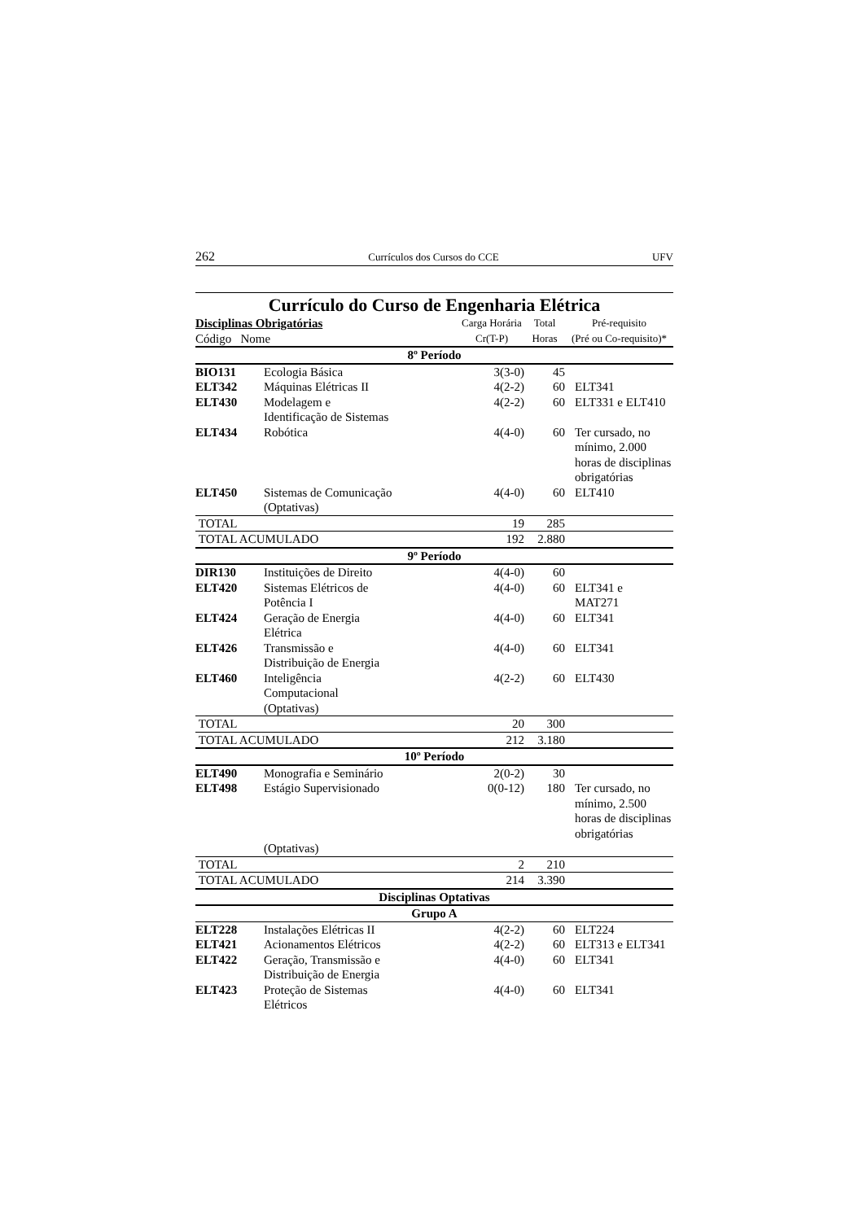262 Currículos dos Cursos do CCE UFV
Currículo do Curso de Engenharia Elétrica
| Disciplinas Obrigatórias | | Carga Horária | Total | Pré-requisito |
| --- | --- | --- | --- | --- |
| Código Nome | | Cr(T-P) | Horas | (Pré ou Co-requisito)* |
| 8º Período | | | | |
| BIO131 | Ecologia Básica | 3(3-0) | 45 | |
| ELT342 | Máquinas Elétricas II | 4(2-2) | 60 | ELT341 |
| ELT430 | Modelagem e Identificação de Sistemas | 4(2-2) | 60 | ELT331 e ELT410 |
| ELT434 | Robótica | 4(4-0) | 60 | Ter cursado, no mínimo, 2.000 horas de disciplinas obrigatórias |
| ELT450 | Sistemas de Comunicação (Optativas) | 4(4-0) | 60 | ELT410 |
| TOTAL | | 19 | 285 | |
| TOTAL ACUMULADO | | 192 | 2.880 | |
| 9º Período | | | | |
| DIR130 | Instituições de Direito | 4(4-0) | 60 | |
| ELT420 | Sistemas Elétricos de Potência I | 4(4-0) | 60 | ELT341 e MAT271 |
| ELT424 | Geração de Energia Elétrica | 4(4-0) | 60 | ELT341 |
| ELT426 | Transmissão e Distribuição de Energia | 4(4-0) | 60 | ELT341 |
| ELT460 | Inteligência Computacional (Optativas) | 4(2-2) | 60 | ELT430 |
| TOTAL | | 20 | 300 | |
| TOTAL ACUMULADO | | 212 | 3.180 | |
| 10º Período | | | | |
| ELT490 | Monografia e Seminário | 2(0-2) | 30 | |
| ELT498 | Estágio Supervisionado | 0(0-12) | 180 | Ter cursado, no mínimo, 2.500 horas de disciplinas obrigatórias |
| | (Optativas) | | | |
| TOTAL | | 2 | 210 | |
| TOTAL ACUMULADO | | 214 | 3.390 | |
| Disciplinas Optativas | | | | |
| Grupo A | | | | |
| ELT228 | Instalações Elétricas II | 4(2-2) | 60 | ELT224 |
| ELT421 | Acionamentos Elétricos | 4(2-2) | 60 | ELT313 e ELT341 |
| ELT422 | Geração, Transmissão e Distribuição de Energia | 4(4-0) | 60 | ELT341 |
| ELT423 | Proteção de Sistemas Elétricos | 4(4-0) | 60 | ELT341 |